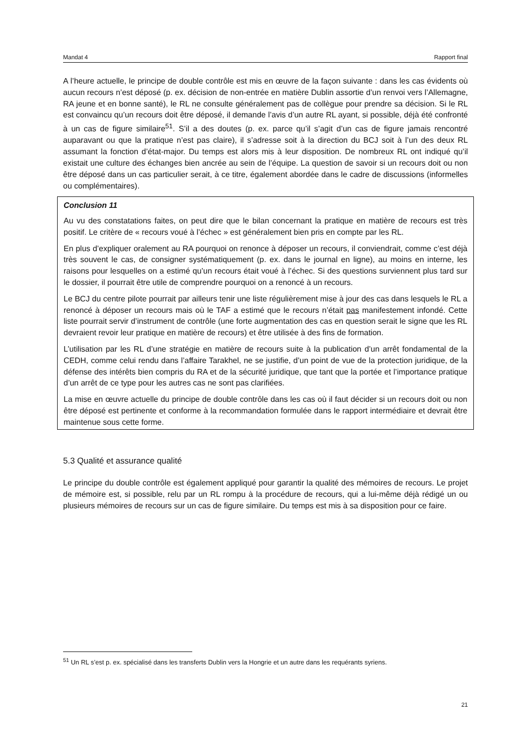Mandat 4 Rapport final
A l’heure actuelle, le principe de double contrôle est mis en œuvre de la façon suivante : dans les cas évidents où aucun recours n’est déposé (p. ex. décision de non-entrée en matière Dublin assortie d’un renvoi vers l’Allemagne, RA jeune et en bonne santé), le RL ne consulte généralement pas de collègue pour prendre sa décision. Si le RL est convaincu qu’un recours doit être déposé, il demande l’avis d’un autre RL ayant, si possible, déjà été confronté à un cas de figure similaire<sup>51</sup>. S’il a des doutes (p. ex. parce qu’il s’agit d’un cas de figure jamais rencontré auparavant ou que la pratique n’est pas claire), il s’adresse soit à la direction du BCJ soit à l’un des deux RL assumant la fonction d’état-major. Du temps est alors mis à leur disposition. De nombreux RL ont indiqué qu’il existait une culture des échanges bien ancrée au sein de l’équipe. La question de savoir si un recours doit ou non être déposé dans un cas particulier serait, à ce titre, également abordée dans le cadre de discussions (informelles ou complémentaires).
Conclusion 11
Au vu des constatations faites, on peut dire que le bilan concernant la pratique en matière de recours est très positif. Le critère de « recours voué à l’échec » est généralement bien pris en compte par les RL.
En plus d’expliquer oralement au RA pourquoi on renonce à déposer un recours, il conviendrait, comme c’est déjà très souvent le cas, de consigner systématiquement (p. ex. dans le journal en ligne), au moins en interne, les raisons pour lesquelles on a estimé qu’un recours était voué à l’échec. Si des questions surviennent plus tard sur le dossier, il pourrait être utile de comprendre pourquoi on a renoncé à un recours.
Le BCJ du centre pilote pourrait par ailleurs tenir une liste régulièrement mise à jour des cas dans lesquels le RL a renoncé à déposer un recours mais où le TAF a estimé que le recours n’était pas manifestement infondé. Cette liste pourrait servir d’instrument de contrôle (une forte augmentation des cas en question serait le signe que les RL devraient revoir leur pratique en matière de recours) et être utilisée à des fins de formation.
L’utilisation par les RL d’une stratégie en matière de recours suite à la publication d’un arrêt fondamental de la CEDH, comme celui rendu dans l’affaire Tarakhel, ne se justifie, d’un point de vue de la protection juridique, de la défense des intérêts bien compris du RA et de la sécurité juridique, que tant que la portée et l’importance pratique d’un arrêt de ce type pour les autres cas ne sont pas clarifiées.
La mise en œuvre actuelle du principe de double contrôle dans les cas où il faut décider si un recours doit ou non être déposé est pertinente et conforme à la recommandation formulée dans le rapport intermédiaire et devrait être maintenue sous cette forme.
5.3 Qualité et assurance qualité
Le principe du double contrôle est également appliqué pour garantir la qualité des mémoires de recours. Le projet de mémoire est, si possible, relu par un RL rompu à la procédure de recours, qui a lui-même déjà rédigé un ou plusieurs mémoires de recours sur un cas de figure similaire. Du temps est mis à sa disposition pour ce faire.
<sup>51</sup> Un RL s’est p. ex. spécialisé dans les transferts Dublin vers la Hongrie et un autre dans les requérants syriens.
21